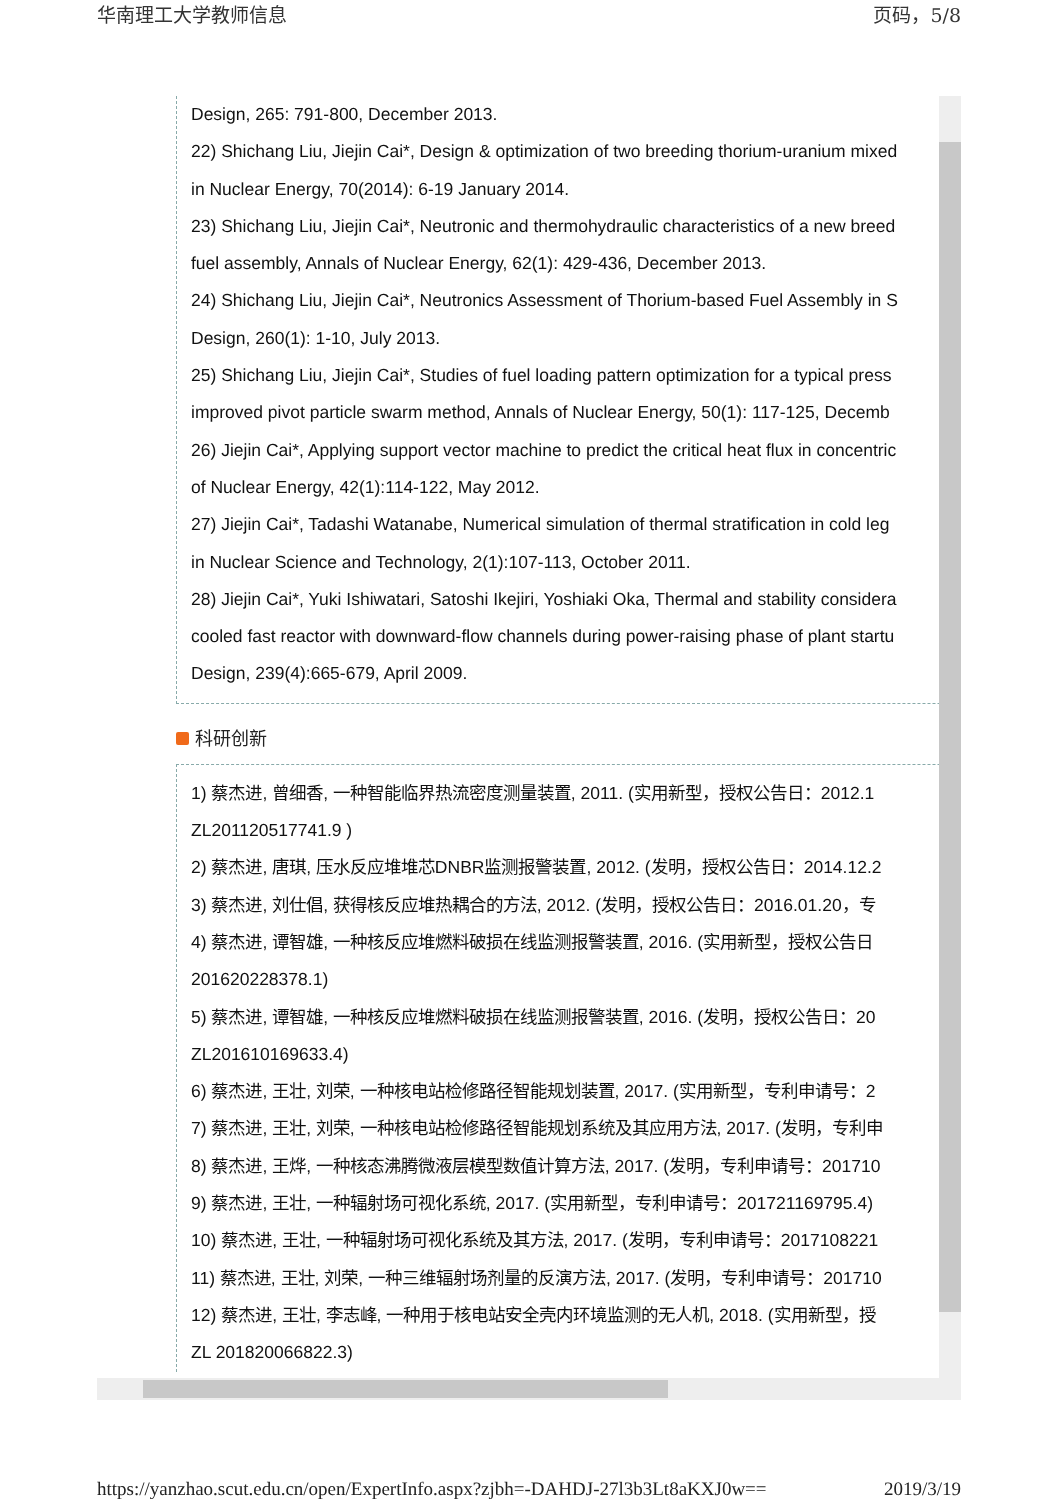华南理工大学教师信息 页码，5/8
Design, 265: 791-800, December 2013.
22) Shichang Liu, Jiejin Cai*, Design & optimization of two breeding thorium-uranium mixed
in Nuclear Energy, 70(2014): 6-19 January 2014.
23) Shichang Liu, Jiejin Cai*, Neutronic and thermohydraulic characteristics of a new breed
fuel assembly, Annals of Nuclear Energy, 62(1): 429-436, December 2013.
24) Shichang Liu, Jiejin Cai*, Neutronics Assessment of Thorium-based Fuel Assembly in S
Design, 260(1): 1-10, July 2013.
25) Shichang Liu, Jiejin Cai*, Studies of fuel loading pattern optimization for a typical press
improved pivot particle swarm method, Annals of Nuclear Energy, 50(1): 117-125, Decemb
26) Jiejin Cai*, Applying support vector machine to predict the critical heat flux in concentric
of Nuclear Energy, 42(1):114-122, May 2012.
27) Jiejin Cai*, Tadashi Watanabe, Numerical simulation of thermal stratification in cold leg
in Nuclear Science and Technology, 2(1):107-113, October 2011.
28) Jiejin Cai*, Yuki Ishiwatari, Satoshi Ikejiri, Yoshiaki Oka, Thermal and stability considera
cooled fast reactor with downward-flow channels during power-raising phase of plant startu
Design, 239(4):665-679, April 2009.
科研创新
1) 蔡杰进, 曾细香, 一种智能临界热流密度测量装置, 2011. (实用新型，授权公告日：2012.1
ZL201120517741.9 )
2) 蔡杰进, 唐琪, 压水反应堆堆芯DNBR监测报警装置, 2012. (发明，授权公告日：2014.12.2
3) 蔡杰进, 刘仕倡, 获得核反应堆热耦合的方法, 2012. (发明，授权公告日：2016.01.20，专
4) 蔡杰进, 谭智雄, 一种核反应堆燃料破损在线监测报警装置, 2016. (实用新型，授权公告日
201620228378.1)
5) 蔡杰进, 谭智雄, 一种核反应堆燃料破损在线监测报警装置, 2016. (发明，授权公告日：20
ZL201610169633.4)
6) 蔡杰进, 王壮, 刘荣, 一种核电站检修路径智能规划装置, 2017. (实用新型，专利申请号：2
7) 蔡杰进, 王壮, 刘荣, 一种核电站检修路径智能规划系统及其应用方法, 2017. (发明，专利申
8) 蔡杰进, 王烨, 一种核态沸腾微液层模型数值计算方法, 2017. (发明，专利申请号：201710
9) 蔡杰进, 王壮, 一种辐射场可视化系统, 2017. (实用新型，专利申请号：201721169795.4)
10) 蔡杰进, 王壮, 一种辐射场可视化系统及其方法, 2017. (发明，专利申请号：2017108221
11) 蔡杰进, 王壮, 刘荣, 一种三维辐射场剂量的反演方法, 2017. (发明，专利申请号：201710
12) 蔡杰进, 王壮, 李志峰, 一种用于核电站安全壳内环境监测的无人机, 2018. (实用新型，授
ZL 201820066822.3)
https://yanzhao.scut.edu.cn/open/ExpertInfo.aspx?zjbh=-DAHDJ-27l3b3Lt8aKXJ0w== 2019/3/19